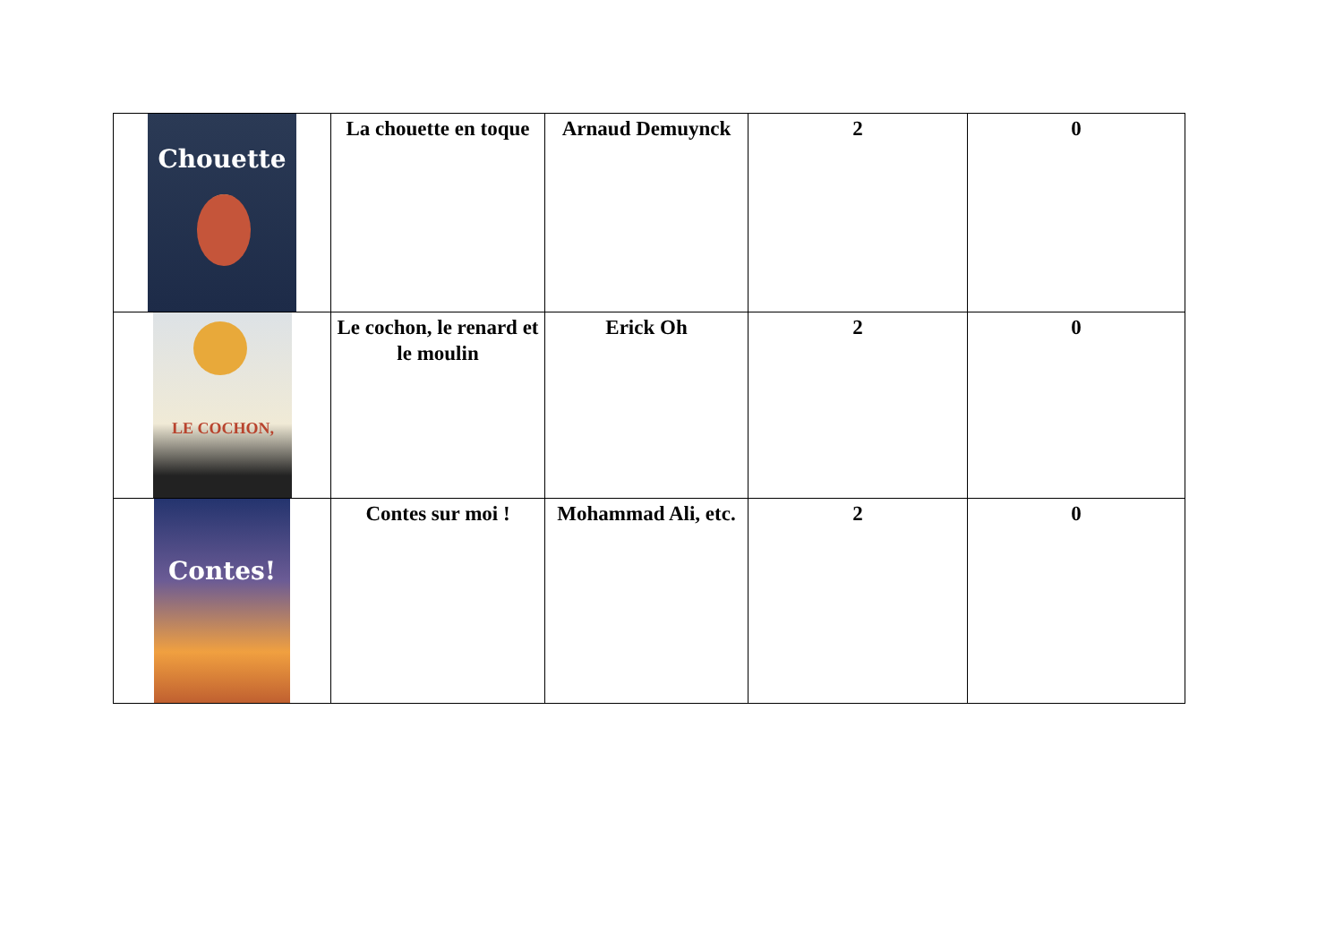| Chouette | La chouette en toque | Arnaud Demuynck | 2 | 0 |
| LE COCHON, | Le cochon, le renard et le moulin | Erick Oh | 2 | 0 |
| Contes! | Contes sur moi ! | Mohammad Ali, etc. | 2 | 0 |